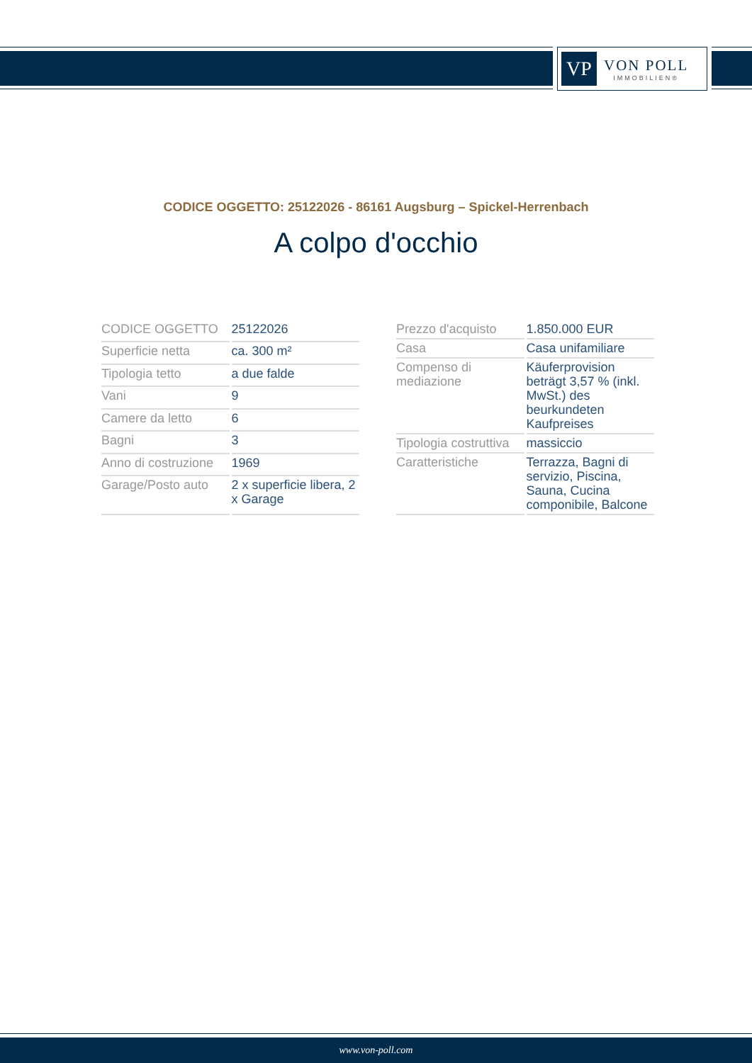VP
VON POLL
IMMOBILIEN®
CODICE OGGETTO: 25122026 - 86161 Augsburg – Spickel-Herrenbach
A colpo d'occhio
| CODICE OGGETTO | 25122026 |
| Superficie netta | ca. 300 m² |
| Tipologia tetto | a due falde |
| Vani | 9 |
| Camere da letto | 6 |
| Bagni | 3 |
| Anno di costruzione | 1969 |
| Garage/Posto auto | 2 x superficie libera, 2 x Garage |
| Prezzo d'acquisto | 1.850.000 EUR |
| Casa | Casa unifamiliare |
| Compenso di mediazione | Käuferprovision beträgt 3,57 % (inkl. MwSt.) des beurkundeten Kaufpreises |
| Tipologia costruttiva | massiccio |
| Caratteristiche | Terrazza, Bagni di servizio, Piscina, Sauna, Cucina componibile, Balcone |
www.von-poll.com